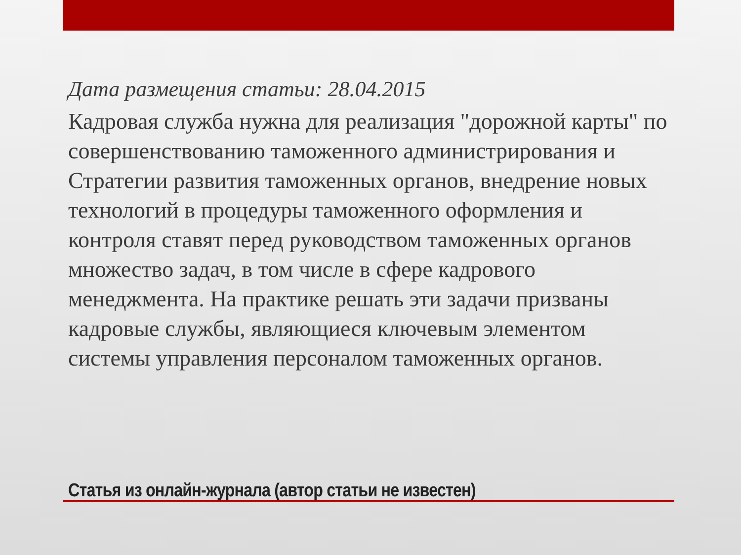Дата размещения статьи: 28.04.2015
Кадровая служба нужна для реализация "дорожной карты" по совершенствованию таможенного администрирования и Стратегии развития таможенных органов, внедрение новых технологий в процедуры таможенного оформления и контроля ставят перед руководством таможенных органов множество задач, в том числе в сфере кадрового менеджмента. На практике решать эти задачи призваны кадровые службы, являющиеся ключевым элементом системы управления персоналом таможенных органов.
Статья из онлайн-журнала (автор статьи не известен)